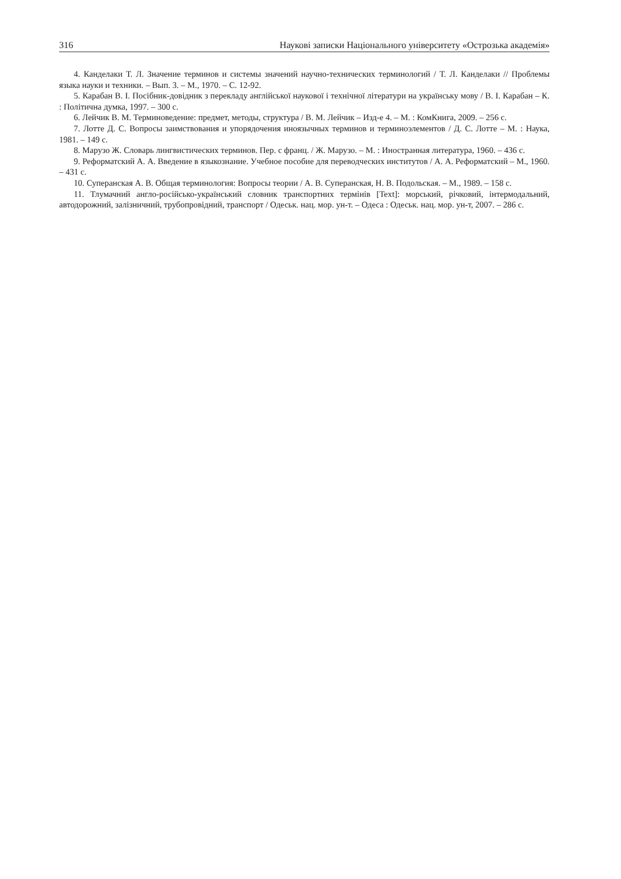316 Наукові записки Національного університету «Острозька академія»
4. Канделаки Т. Л. Значение терминов и системы значений научно-технических терминологий / Т. Л. Канделаки // Проблемы языка науки и техники. – Вып. 3. – М., 1970. – С. 12-92.
5. Карабан В. І. Посібник-довідник з перекладу англійської наукової і технічної літератури на українську мову / В. І. Карабан – К. : Політична думка, 1997. – 300 с.
6. Лейчик В. М. Терминоведение: предмет, методы, структура / В. М. Лейчик – Изд-е 4. – М. : КомКнига, 2009. – 256 с.
7. Лотте Д. С. Вопросы заимствования и упорядочения иноязычных терминов и терминоэлементов / Д. С. Лотте – М. : Наука, 1981. – 149 с.
8. Марузо Ж. Словарь лингвистических терминов. Пер. с франц. / Ж. Марузо. – М. : Иностранная литература, 1960. – 436 с.
9. Реформатский А. А. Введение в языкознание. Учебное пособие для переводческих институтов / А. А. Реформатский – М., 1960. – 431 с.
10. Суперанская А. В. Общая терминология: Вопросы теории / А. В. Суперанская, Н. В. Подольская. – М., 1989. – 158 с.
11. Тлумачний англо-російсько-український словник транспортних термінів [Text]: морський, річковий, інтермодальний, автодорожний, залізничний, трубопровідний, транспорт / Одеськ. нац. мор. ун-т. – Одеса : Одеськ. нац. мор. ун-т, 2007. – 286 с.